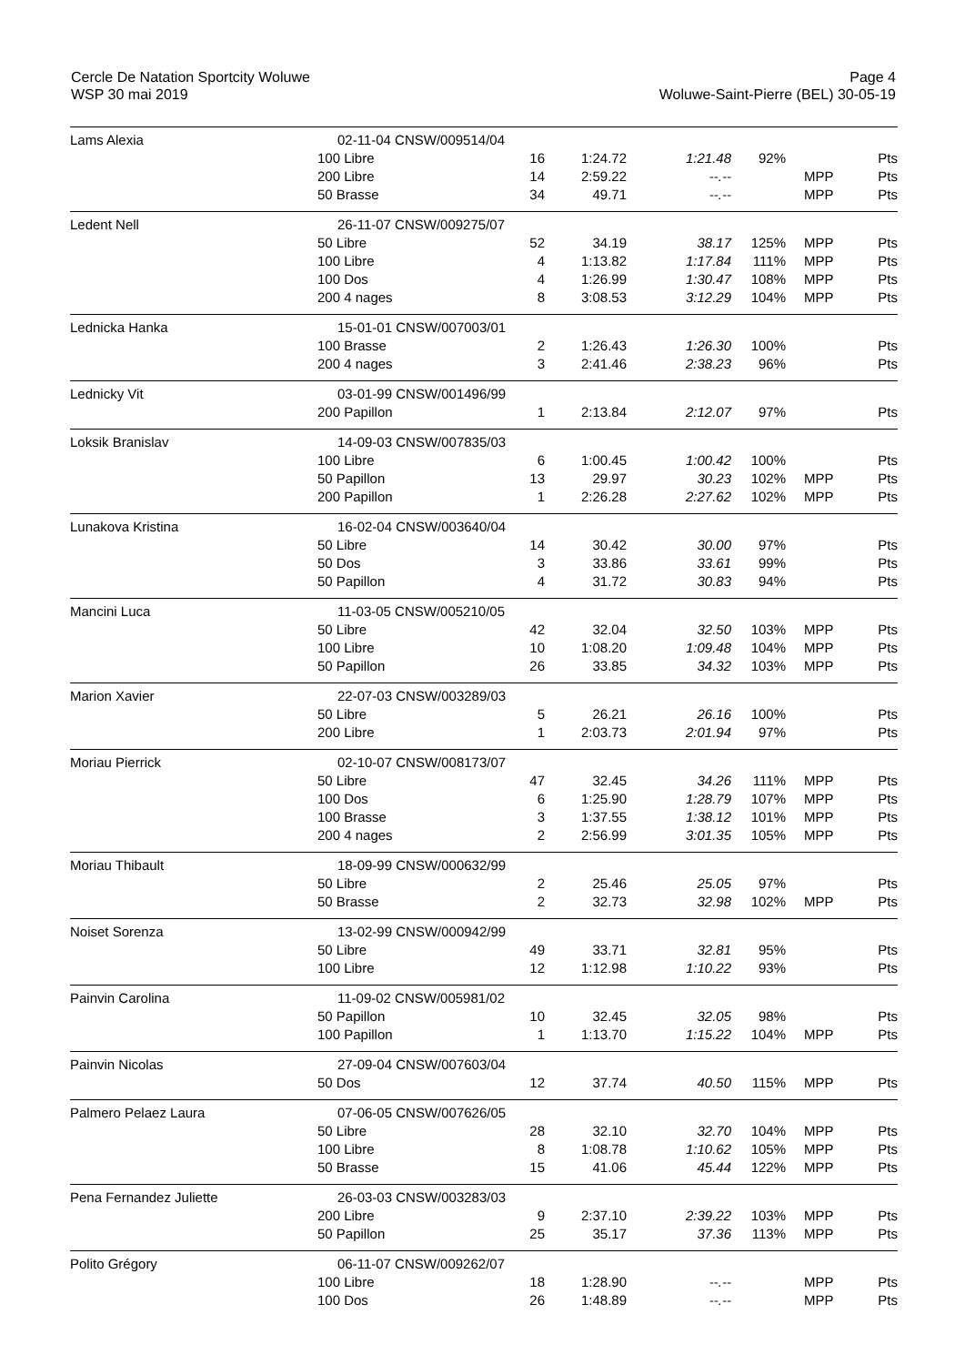Cercle De Natation Sportcity Woluwe
WSP 30 mai 2019
Page 4
Woluwe-Saint-Pierre (BEL) 30-05-19
| Lams Alexia | 02-11-04 CNSW/009514/04 | | | | | | |
| | 100 Libre | 16 | 1:24.72 | 1:21.48 | 92% | | Pts |
| | 200 Libre | 14 | 2:59.22 | --.-- | | MPP | Pts |
| | 50 Brasse | 34 | 49.71 | --.-- | | MPP | Pts |
| Ledent Nell | 26-11-07 CNSW/009275/07 | | | | | | |
| | 50 Libre | 52 | 34.19 | 38.17 | 125% | MPP | Pts |
| | 100 Libre | 4 | 1:13.82 | 1:17.84 | 111% | MPP | Pts |
| | 100 Dos | 4 | 1:26.99 | 1:30.47 | 108% | MPP | Pts |
| | 200 4 nages | 8 | 3:08.53 | 3:12.29 | 104% | MPP | Pts |
| Lednicka Hanka | 15-01-01 CNSW/007003/01 | | | | | | |
| | 100 Brasse | 2 | 1:26.43 | 1:26.30 | 100% | | Pts |
| | 200 4 nages | 3 | 2:41.46 | 2:38.23 | 96% | | Pts |
| Lednicky Vit | 03-01-99 CNSW/001496/99 | | | | | | |
| | 200 Papillon | 1 | 2:13.84 | 2:12.07 | 97% | | Pts |
| Loksik Branislav | 14-09-03 CNSW/007835/03 | | | | | | |
| | 100 Libre | 6 | 1:00.45 | 1:00.42 | 100% | | Pts |
| | 50 Papillon | 13 | 29.97 | 30.23 | 102% | MPP | Pts |
| | 200 Papillon | 1 | 2:26.28 | 2:27.62 | 102% | MPP | Pts |
| Lunakova Kristina | 16-02-04 CNSW/003640/04 | | | | | | |
| | 50 Libre | 14 | 30.42 | 30.00 | 97% | | Pts |
| | 50 Dos | 3 | 33.86 | 33.61 | 99% | | Pts |
| | 50 Papillon | 4 | 31.72 | 30.83 | 94% | | Pts |
| Mancini Luca | 11-03-05 CNSW/005210/05 | | | | | | |
| | 50 Libre | 42 | 32.04 | 32.50 | 103% | MPP | Pts |
| | 100 Libre | 10 | 1:08.20 | 1:09.48 | 104% | MPP | Pts |
| | 50 Papillon | 26 | 33.85 | 34.32 | 103% | MPP | Pts |
| Marion Xavier | 22-07-03 CNSW/003289/03 | | | | | | |
| | 50 Libre | 5 | 26.21 | 26.16 | 100% | | Pts |
| | 200 Libre | 1 | 2:03.73 | 2:01.94 | 97% | | Pts |
| Moriau Pierrick | 02-10-07 CNSW/008173/07 | | | | | | |
| | 50 Libre | 47 | 32.45 | 34.26 | 111% | MPP | Pts |
| | 100 Dos | 6 | 1:25.90 | 1:28.79 | 107% | MPP | Pts |
| | 100 Brasse | 3 | 1:37.55 | 1:38.12 | 101% | MPP | Pts |
| | 200 4 nages | 2 | 2:56.99 | 3:01.35 | 105% | MPP | Pts |
| Moriau Thibault | 18-09-99 CNSW/000632/99 | | | | | | |
| | 50 Libre | 2 | 25.46 | 25.05 | 97% | | Pts |
| | 50 Brasse | 2 | 32.73 | 32.98 | 102% | MPP | Pts |
| Noiset Sorenza | 13-02-99 CNSW/000942/99 | | | | | | |
| | 50 Libre | 49 | 33.71 | 32.81 | 95% | | Pts |
| | 100 Libre | 12 | 1:12.98 | 1:10.22 | 93% | | Pts |
| Painvin Carolina | 11-09-02 CNSW/005981/02 | | | | | | |
| | 50 Papillon | 10 | 32.45 | 32.05 | 98% | | Pts |
| | 100 Papillon | 1 | 1:13.70 | 1:15.22 | 104% | MPP | Pts |
| Painvin Nicolas | 27-09-04 CNSW/007603/04 | | | | | | |
| | 50 Dos | 12 | 37.74 | 40.50 | 115% | MPP | Pts |
| Palmero Pelaez Laura | 07-06-05 CNSW/007626/05 | | | | | | |
| | 50 Libre | 28 | 32.10 | 32.70 | 104% | MPP | Pts |
| | 100 Libre | 8 | 1:08.78 | 1:10.62 | 105% | MPP | Pts |
| | 50 Brasse | 15 | 41.06 | 45.44 | 122% | MPP | Pts |
| Pena Fernandez Juliette | 26-03-03 CNSW/003283/03 | | | | | | |
| | 200 Libre | 9 | 2:37.10 | 2:39.22 | 103% | MPP | Pts |
| | 50 Papillon | 25 | 35.17 | 37.36 | 113% | MPP | Pts |
| Polito Grégory | 06-11-07 CNSW/009262/07 | | | | | | |
| | 100 Libre | 18 | 1:28.90 | --.-- | | MPP | Pts |
| | 100 Dos | 26 | 1:48.89 | --.-- | | MPP | Pts |